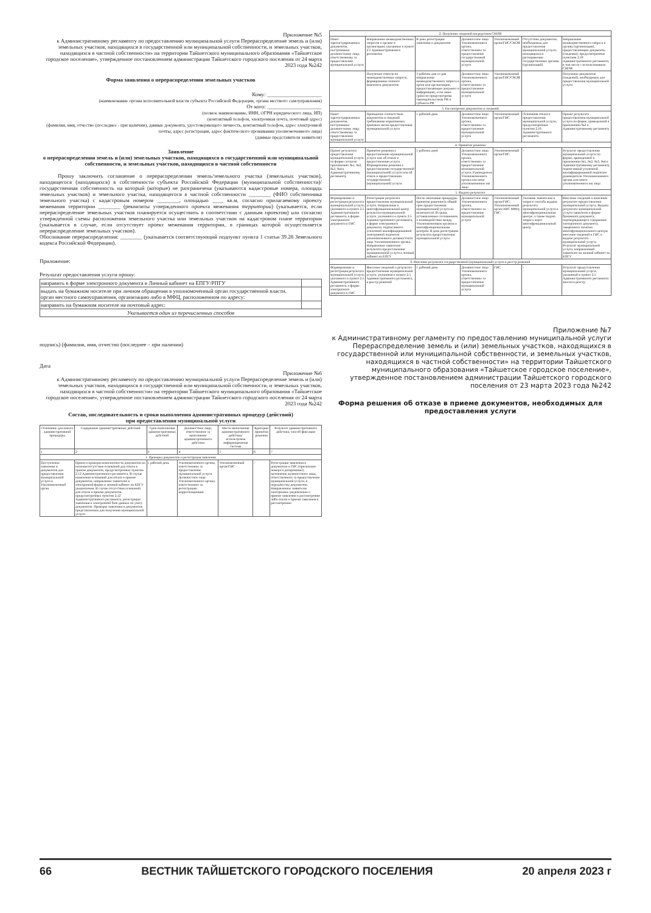Приложение №5
к Административному регламенту по предоставлению муниципальной услуги Перераспределение земель и (или) земельных участков, находящихся в государственной или муниципальной собственности, и земельных участков, находящихся в частной собственности» на территории Тайшетского муниципального образования «Тайшетское городское поселение», утвержденное постановлением администрации Тайшетского городского поселения от 24 марта 2023 года №242
Форма заявления о перераспределении земельных участков
Кому: ____________________
(наименование органа исполнительной власти субъекта Российской Федерации, органа местного самоуправления)
От кого: ____________________
(полное наименование, ИНН, ОГРН юридического лица, ИП)
(контактный телефон, электронная почта, почтовый адрес)
(фамилия, имя, отчество (последнее - при наличии), данные документа, удостоверяющего личность, контактный телефон, адрес электронной почты, адрес регистрации, адрес фактического проживания уполномоченного лица)
(данные представителя заявителя)
Заявление
о перераспределении земель и (или) земельных участков, находящихся в государственной или муниципальной собственности, и земельных участков, находящихся в частной собственности
Прошу заключить соглашение о перераспределении земель/земельного участка (земельных участков), находящегося (находящихся) в собственности субъекта Российской Федерации (муниципальной собственности)/государственная собственность на который (которые) не разграничена (указываются кадастровые номера, площадь земельных участков) и земельного участка, находящегося в частной собственности ________ (ФИО собственника земельного участка) с кадастровым номером ________, площадью ____ кв.м, согласно прилагаемому проекту межевания территории ________ (реквизиты утвержденного проекта межевания территории) (указывается, если перераспределение земельных участков планируется осуществить в соответствии с данным проектом) или согласно утвержденной схемы расположения земельного участка или земельных участков на кадастровом плане территории (указывается в случае, если отсутствует проект межевания территории, в границах которой осуществляется перераспределение земельных участков).
Обоснование перераспределения: ________ (указывается соответствующий подпункт пункта 1 статьи 39.28 Земельного кодекса Российской Федерации).
Приложение:
Результат предоставления услуги прошу:
| направить в форме электронного документа в Личный кабинет на ЕПГУ/РПГУ | |
| выдать на бумажном носителе при личном обращении в уполномоченный орган государственной власти, орган местного самоуправления, организацию либо в МФЦ, расположенном по адресу: | |
| направить на бумажном носителе на почтовый адрес: | |
| Указывается один из перечисленных способов | |
подпись) (фамилия, имя, отчество (последнее – при наличии)
Дата
Приложение №6
к Административному регламенту по предоставлению муниципальной услуги Перераспределение земель и (или) земельных участков, находящихся в государственной или муниципальной собственности, и земельных участков, находящихся в частной собственности» на территории Тайшетского муниципального образования «Тайшетское городское поселение», утвержденное постановлением администрации Тайшетского городского поселения от 24 марта 2023 года №242
Состав, последовательность и сроки выполнения административных процедур (действий)
при предоставлении муниципальной услуги
| Основание для начала административной процедуры | Содержание административных действий | Срок выполнения административных действий | Должностное лицо, ответственное за выполнение административного действия | Место выполнения административного действия/используемая информационная система | Критерии принятия решения | Результат административного действия, способ фиксации |
| --- | --- | --- | --- | --- | --- | --- |
| 1 | 2 | 3 | 4 | 5 | 6 | 7 |
| 1. Проверка документов и регистрация заявления | | | | | | |
| Поступление заявления и документов для предоставления муниципальной услуги в Уполномоченный орган | Прием и проверка комплектности документов на наличие/отсутствие оснований для отказа в приеме документов, предусмотренных пунктом 2.12 Административного регламента. В случае выявления оснований для отказа в приеме документов, направление заявителю в электронной форме в личный кабинет на ЕПГУ уведомления. В случае отсутствия оснований для отказа в приеме документов, предусмотренных пунктом 2.12 Административного регламента, регистрация заявления в электронной базе данных по учету документов. Проверка заявления и документов представленных для получения муниципальной услуги | 1 рабочий день | Уполномоченного органа, ответственное за предоставление муниципальной услуги. Должностное лицо Уполномоченного органа, ответственное за регистрацию корреспонденции | Уполномоченный орган/ГИС | – | Регистрация заявления и документов в ГИС (присвоение номера и датирование); назначение должностного лица, ответственного за предоставление муниципальной услуги, и передача ему документов. Направленное заявителю электронное уведомление о приеме заявления к рассмотрению либо отказа в приеме заявления к рассмотрению |
| 2. Получение сведений посредством СМЭВ | | | | | | |
| Пакет зарегистрированных документов, поступивших должностному лицу, ответственному за предоставление муниципальной услуги | Направление межведомственных запросов в органы и организации, указанные в пункте 2.3 Административного регламента | В день регистрации заявления и документов | Должностное лицо Уполномоченного органа, ответственное за предоставление государственной муниципальной услуги | Уполномоченный орган/ГИС/СМЭВ | Отсутствие документов, необходимых для предоставления муниципальной услуги, находящихся в распоряжении государственных органов (организаций) | Направление межведомственного запроса в органы (организации), предоставляющие документы (сведения), предусмотренные пунктами 2.10 Административного регламента, в том числе с использованием СМЭВ |
| | Получение ответов на межведомственные запросы, формирование полного комплекта документов | 3 рабочих дня со дня направления межведомственного запроса в орган или организацию, предоставляющие документ и информацию, если иные сроки не предусмотрены законодательством РФ и субъекта РФ | Должностное лицо Уполномоченного органа, ответственное за предоставление муниципальной услуги | Уполномоченный орган/ГИС/СМЭВ | | Получение документов (сведений), необходимых для предоставления муниципальной услуги |
| 3. Рассмотрение документов и сведений | | | | | | |
| Пакет зарегистрированных документов, поступивших должностному лицу, ответственному за предоставление муниципальной услуги | Проведение соответствия документов и сведений требованиям нормативных правовых актов предоставления муниципальной услуги | 1 рабочий день | Должностное лицо Уполномоченного органа, ответственное за предоставление муниципальной услуги | Уполномоченный орган/ГИС | Основания отказа в предоставлении муниципальной услуги, предусмотренные пунктом 2.16 Административного регламента | Проект результата предоставления муниципальной услуги по форме, приведенной в приложении №2 к Административному регламенту |
| 4. Принятие решения | | | | | | |
| Проект результата предоставления муниципальной услуги по форме согласно приложению №1, №2, №3, №4 к Административному регламенту | Принятие решения о предоставлении муниципальной услуги или об отказе в предоставлении услуги. Формирование решения о предоставлении государственной (муниципальной) услуги или об отказе в предоставлении государственной (муниципальной) услуги | 5 рабочих дней | Должностное лицо Уполномоченного органа, ответственное за предоставление муниципальной услуги; Руководитель Уполномоченного органа или иное уполномоченное им лицо | Уполномоченный орган/ГИС | – | Результат предоставления муниципальной услуги по форме, приведенной в приложении №1, №2, №3, №4 к Административному регламенту, подписанный усиленной квалифицированной подписью руководителя Уполномоченного органа или иного уполномоченного им лица |
| 5. Выдача результата | | | | | | |
| Формирование и регистрация результата муниципальной услуги, указанного в пункте 2.5 Административного регламента, в форме электронного документа в ГИС | Регистрация результата предоставления муниципальной услуги. Направление в многофункциональный центр результата муниципальной услуги, указанного в пункте 2.5 Административного регламента, в форме электронного документа, подписанного усиленной квалифицированной электронной подписью уполномоченного должностного лица Уполномоченного органа. Направление заявителю результата предоставления муниципальной услуги в личный кабинет на ЕПГУ | После окончания процедуры принятия решения (в общий срок предоставления муниципальной услуги не включается). В сроки, установленные соглашением о взаимодействии между Уполномоченным органом и многофункциональным центром. В день регистрации результата предоставления муниципальной услуги | Должностное лицо Уполномоченного органа, ответственное за предоставление муниципальной услуги | Уполномоченный орган/ГИС; Уполномоченный орган/АИС МФЦ; ГИС | Указание заявителем в запросе способа выдачи результата муниципальной услуги в многофункциональном центре, а также подача запроса через многофункциональный центр | Внесение сведений о конечном результате предоставления муниципальной услуги. Выдача результата муниципальной услуги заявителю в форме бумажного документа, подтверждающего содержание электронного документа, заверенного печатью многофункционального центра; внесение сведений в ГИС о выдаче результата муниципальной услуги. Результат муниципальной услуги, направленный заявителю на личный кабинет на ЕПГУ |
| 6. Внесение результата государственной (муниципальной) услуги в реестр решений | | | | | | |
| Формирование и регистрация результата муниципальной услуги, указанного в пункте 2.5 Административного регламента, в форме электронного документа в ГИС | Внесение сведений о результате предоставления муниципальной услуги, указанном в пункте 2.5 Административного регламента, в реестр решений | 1 рабочий день | Должностное лицо Уполномоченного органа, ответственное за предоставление муниципальной услуги | ГИС | - | Результат предоставления муниципальной услуги, указанный в пункте 2.5 Административного регламента внесен в реестр |
Приложение №7
к Административному регламенту по предоставлению муниципальной услуги Перераспределение земель и (или) земельных участков, находящихся в государственной или муниципальной собственности, и земельных участков, находящихся в частной собственности» на территории Тайшетского муниципального образования «Тайшетское городское поселение», утвержденное постановлением администрации Тайшетского городского поселения от 23 марта 2023 года №242
Форма решения об отказе в приеме документов, необходимых для предоставления услуги
66 ВЕСТНИК ТАЙШЕТСКОГО ГОРОДСКОГО ПОСЕЛЕНИЯ 20 апреля 2023 г